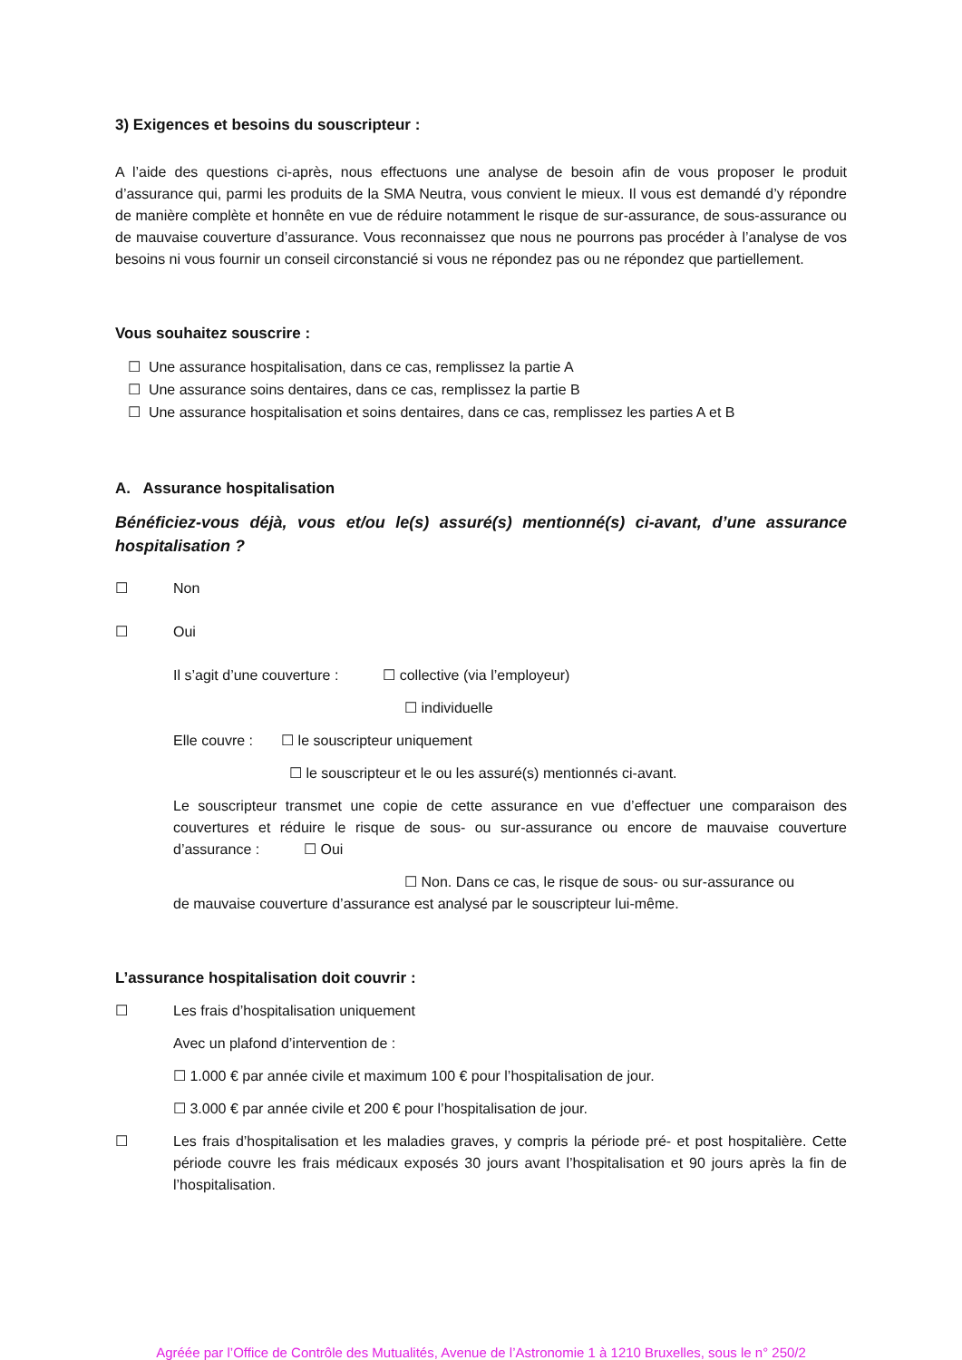3) Exigences et besoins du souscripteur :
A l’aide des questions ci-après, nous effectuons une analyse de besoin afin de vous proposer le produit d’assurance qui, parmi les produits de la SMA Neutra, vous convient le mieux. Il vous est demandé d’y répondre de manière complète et honnête en vue de réduire notamment le risque de sur-assurance, de sous-assurance ou de mauvaise couverture d’assurance. Vous reconnaissez que nous ne pourrons pas procéder à l’analyse de vos besoins ni vous fournir un conseil circonstancié si vous ne répondez pas ou ne répondez que partiellement.
Vous souhaitez souscrire :
☐ Une assurance hospitalisation, dans ce cas, remplissez la partie A
☐ Une assurance soins dentaires, dans ce cas, remplissez la partie B
☐ Une assurance hospitalisation et soins dentaires, dans ce cas, remplissez les parties A et B
A. Assurance hospitalisation
Bénéficiez-vous déjà, vous et/ou le(s) assuré(s) mentionné(s) ci-avant, d’une assurance hospitalisation ?
☐ Non
☐ Oui
Il s’agit d’une couverture : ☐ collective (via l’employeur)
☐ individuelle
Elle couvre : ☐ le souscripteur uniquement
☐ le souscripteur et le ou les assuré(s) mentionnés ci-avant.
Le souscripteur transmet une copie de cette assurance en vue d’effectuer une comparaison des couvertures et réduire le risque de sous- ou sur-assurance ou encore de mauvaise couverture d’assurance : ☐ Oui
☐ Non. Dans ce cas, le risque de sous- ou sur-assurance ou
de mauvaise couverture d’assurance est analysé par le souscripteur lui-même.
L’assurance hospitalisation doit couvrir :
☐ Les frais d’hospitalisation uniquement
Avec un plafond d’intervention de :
☐ 1.000 € par année civile et maximum 100 € pour l’hospitalisation de jour.
☐ 3.000 € par année civile et 200 € pour l’hospitalisation de jour.
☐
Les frais d’hospitalisation et les maladies graves, y compris la période pré- et post hospitalière. Cette période couvre les frais médicaux exposés 30 jours avant l’hospitalisation et 90 jours après la fin de l’hospitalisation.
Agréée par l’Office de Contrôle des Mutualités, Avenue de l’Astronomie 1 à 1210 Bruxelles, sous le n° 250/2